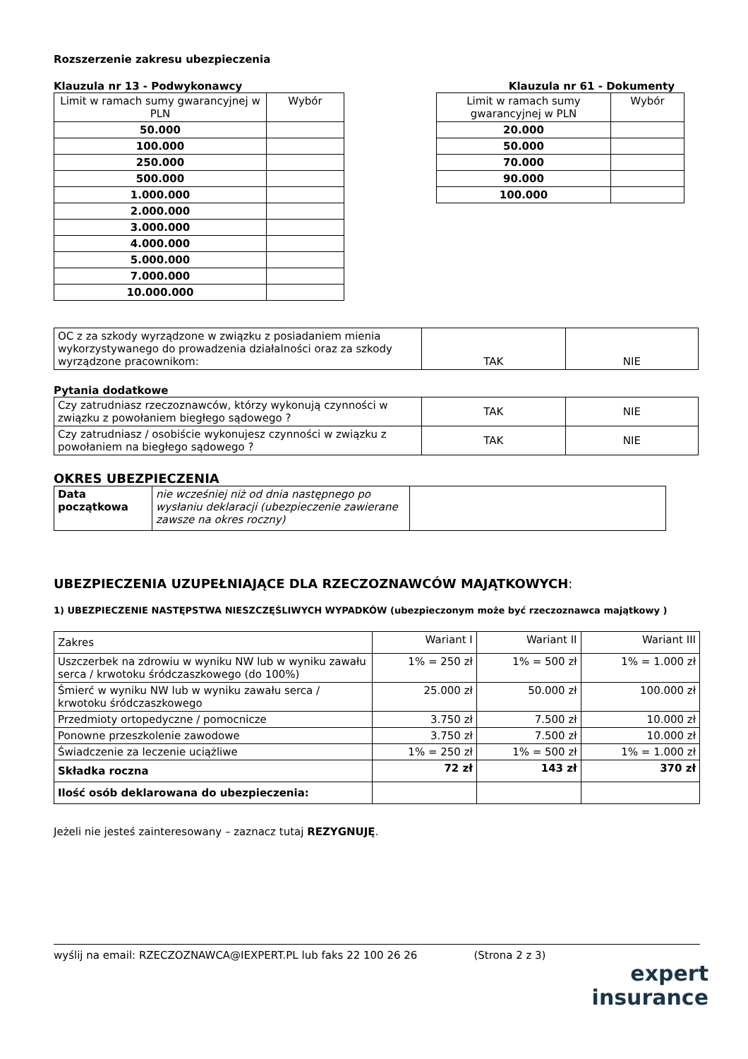Rozszerzenie zakresu ubezpieczenia
Klauzula nr 13 - Podwykonawcy
| Limit w ramach sumy gwarancyjnej w PLN | Wybór |
| --- | --- |
| 50.000 | |
| 100.000 | |
| 250.000 | |
| 500.000 | |
| 1.000.000 | |
| 2.000.000 | |
| 3.000.000 | |
| 4.000.000 | |
| 5.000.000 | |
| 7.000.000 | |
| 10.000.000 | |
Klauzula nr 61 - Dokumenty
| Limit w ramach sumy gwarancyjnej w PLN | Wybór |
| --- | --- |
| 20.000 | |
| 50.000 | |
| 70.000 | |
| 90.000 | |
| 100.000 | |
| OC z za szkody wyrządzone w związku z posiadaniem mienia wykorzystywanego do prowadzenia działalności oraz za szkody wyrządzone pracownikom: | TAK | NIE |
Pytania dodatkowe
| Czy zatrudniasz rzeczoznawców, którzy wykonują czynności w związku z powołaniem biegłego sądowego ? | TAK | NIE |
| Czy zatrudniasz / osobiście wykonujesz czynności w związku z powołaniem na biegłego sądowego ? | TAK | NIE |
OKRES UBEZPIECZENIA
| Data początkowa | nie wcześniej niż od dnia następnego po wysłaniu deklaracji (ubezpieczenie zawierane zawsze na okres roczny) | |
UBEZPIECZENIA UZUPEŁNIAJĄCE DLA RZECZOZNAWCÓW MAJĄTKOWYCH:
1) UBEZPIECZENIE NASTĘPSTWA NIESZCZĘŚLIWYCH WYPADKÓW (ubezpieczonym może być rzeczoznawca majątkowy )
| Zakres | Wariant I | Wariant II | Wariant III |
| Uszczerbek na zdrowiu w wyniku NW lub w wyniku zawału serca / krwotoku śródczaszkowego (do 100%) | 1% = 250 zł | 1% = 500 zł | 1% = 1.000 zł |
| Śmierć w wyniku NW lub w wyniku zawału serca / krwotoku śródczaszkowego | 25.000 zł | 50.000 zł | 100.000 zł |
| Przedmioty ortopedyczne / pomocnicze | 3.750 zł | 7.500 zł | 10.000 zł |
| Ponowne przeszkolenie zawodowe | 3.750 zł | 7.500 zł | 10.000 zł |
| Świadczenie za leczenie uciążliwe | 1% = 250 zł | 1% = 500 zł | 1% = 1.000 zł |
| Składka roczna | 72 zł | 143 zł | 370 zł |
| Ilość osób deklarowana do ubezpieczenia: | | | |
Jeżeli nie jesteś zainteresowany – zaznacz tutaj REZYGNUJĘ.
wyślij na email: RZECZOZNAWCA@IEXPERT.PL lub faks 22 100 26 26 (Strona 2 z 3)
expert
insurance